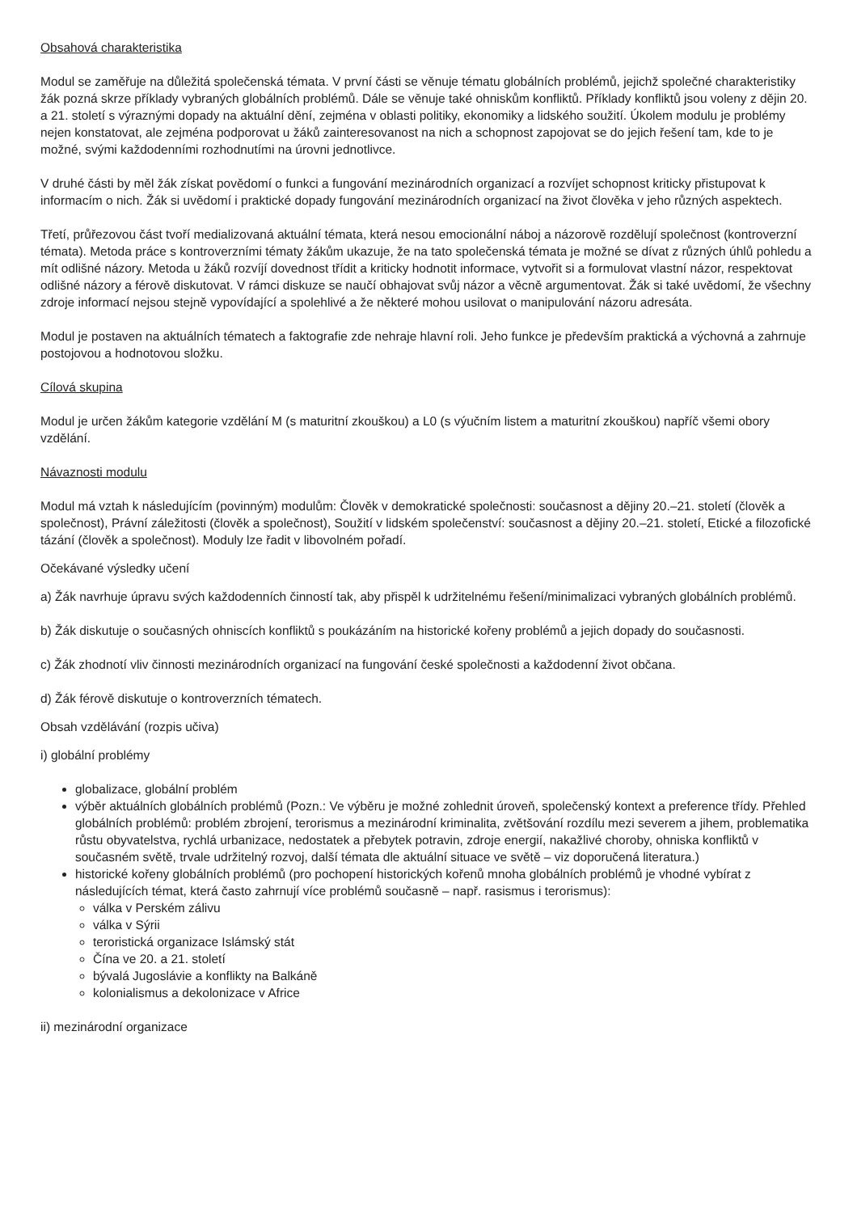Obsahová charakteristika
Modul se zaměřuje na důležitá společenská témata. V první části se věnuje tématu globálních problémů, jejichž společné charakteristiky žák pozná skrze příklady vybraných globálních problémů. Dále se věnuje také ohniskům konfliktů. Příklady konfliktů jsou voleny z dějin 20. a 21. století s výraznými dopady na aktuální dění, zejména v oblasti politiky, ekonomiky a lidského soužití. Úkolem modulu je problémy nejen konstatovat, ale zejména podporovat u žáků zainteresovanost na nich a schopnost zapojovat se do jejich řešení tam, kde to je možné, svými každodenními rozhodnutími na úrovni jednotlivce.
V druhé části by měl žák získat povědomí o funkci a fungování mezinárodních organizací a rozvíjet schopnost kriticky přistupovat k informacím o nich. Žák si uvědomí i praktické dopady fungování mezinárodních organizací na život člověka v jeho různých aspektech.
Třetí, průřezovou část tvoří medializovaná aktuální témata, která nesou emocionální náboj a názorově rozdělují společnost (kontroverzní témata). Metoda práce s kontroverzními tématy žákům ukazuje, že na tato společenská témata je možné se dívat z různých úhlů pohledu a mít odlišné názory. Metoda u žáků rozvíjí dovednost třídit a kriticky hodnotit informace, vytvořit si a formulovat vlastní názor, respektovat odlišné názory a férově diskutovat. V rámci diskuze se naučí obhajovat svůj názor a věcně argumentovat. Žák si také uvědomí, že všechny zdroje informací nejsou stejně vypovídající a spolehlivé a že některé mohou usilovat o manipulování názoru adresáta.
Modul je postaven na aktuálních tématech a faktografie zde nehraje hlavní roli. Jeho funkce je především praktická a výchovná a zahrnuje postojovou a hodnotovou složku.
Cílová skupina
Modul je určen žákům kategorie vzdělání M (s maturitní zkouškou) a L0 (s výučním listem a maturitní zkouškou) napříč všemi obory vzdělání.
Návaznosti modulu
Modul má vztah k následujícím (povinným) modulům: Člověk v demokratické společnosti: současnost a dějiny 20.–21. století (člověk a společnost), Právní záležitosti (člověk a společnost), Soužití v lidském společenství: současnost a dějiny 20.–21. století, Etické a filozofické tázání (člověk a společnost). Moduly lze řadit v libovolném pořadí.
Očekávané výsledky učení
a) Žák navrhuje úpravu svých každodenních činností tak, aby přispěl k udržitelnému řešení/minimalizaci vybraných globálních problémů.
b) Žák diskutuje o současných ohniscích konfliktů s poukázáním na historické kořeny problémů a jejich dopady do současnosti.
c) Žák zhodnotí vliv činnosti mezinárodních organizací na fungování české společnosti a každodenní život občana.
d) Žák férově diskutuje o kontroverzních tématech.
Obsah vzdělávání (rozpis učiva)
i) globální problémy
globalizace, globální problém
výběr aktuálních globálních problémů (Pozn.: Ve výběru je možné zohlednit úroveň, společenský kontext a preference třídy. Přehled globálních problémů: problém zbrojení, terorismus a mezinárodní kriminalita, zvětšování rozdílu mezi severem a jihem, problematika růstu obyvatelstva, rychlá urbanizace, nedostatek a přebytek potravin, zdroje energií, nakažlivé choroby, ohniska konfliktů v současném světě, trvale udržitelný rozvoj, další témata dle aktuální situace ve světě – viz doporučená literatura.)
historické kořeny globálních problémů (pro pochopení historických kořenů mnoha globálních problémů je vhodné vybírat z následujících témat, která často zahrnují více problémů současně – např. rasismus i terorismus):
válka v Perském zálivu
válka v Sýrii
teroristická organizace Islámský stát
Čína ve 20. a 21. století
bývalá Jugoslávie a konflikty na Balkáně
kolonialismus a dekolonizace v Africe
ii) mezinárodní organizace